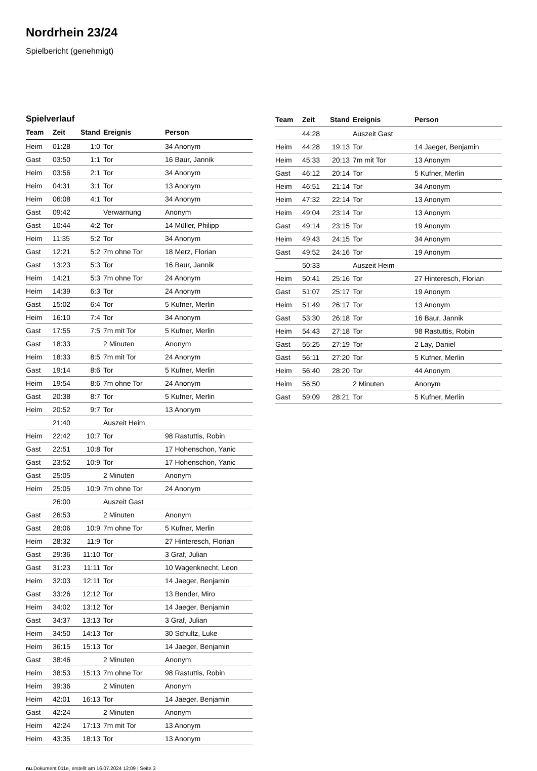Nordrhein 23/24
Spielbericht (genehmigt)
Spielverlauf
| Team | Zeit | Stand | Ereignis | Person |
| --- | --- | --- | --- | --- |
| Heim | 01:28 | 1:0 | Tor | 34 Anonym |
| Gast | 03:50 | 1:1 | Tor | 16 Baur, Jannik |
| Heim | 03:56 | 2:1 | Tor | 34 Anonym |
| Heim | 04:31 | 3:1 | Tor | 13 Anonym |
| Heim | 06:08 | 4:1 | Tor | 34 Anonym |
| Gast | 09:42 | | Verwarnung | Anonym |
| Gast | 10:44 | 4:2 | Tor | 14 Müller, Philipp |
| Heim | 11:35 | 5:2 | Tor | 34 Anonym |
| Gast | 12:21 | 5:2 | 7m ohne Tor | 18 Merz, Florian |
| Gast | 13:23 | 5:3 | Tor | 16 Baur, Jannik |
| Heim | 14:21 | 5:3 | 7m ohne Tor | 24 Anonym |
| Heim | 14:39 | 6:3 | Tor | 24 Anonym |
| Gast | 15:02 | 6:4 | Tor | 5 Kufner, Merlin |
| Heim | 16:10 | 7:4 | Tor | 34 Anonym |
| Gast | 17:55 | 7:5 | 7m mit Tor | 5 Kufner, Merlin |
| Gast | 18:33 | | 2 Minuten | Anonym |
| Heim | 18:33 | 8:5 | 7m mit Tor | 24 Anonym |
| Gast | 19:14 | 8:6 | Tor | 5 Kufner, Merlin |
| Heim | 19:54 | 8:6 | 7m ohne Tor | 24 Anonym |
| Gast | 20:38 | 8:7 | Tor | 5 Kufner, Merlin |
| Heim | 20:52 | 9:7 | Tor | 13 Anonym |
| | 21:40 | | Auszeit Heim | |
| Heim | 22:42 | 10:7 | Tor | 98 Rastuttis, Robin |
| Gast | 22:51 | 10:8 | Tor | 17 Hohenschon, Yanic |
| Gast | 23:52 | 10:9 | Tor | 17 Hohenschon, Yanic |
| Gast | 25:05 | | 2 Minuten | Anonym |
| Heim | 25:05 | 10:9 | 7m ohne Tor | 24 Anonym |
| | 26:00 | | Auszeit Gast | |
| Gast | 26:53 | | 2 Minuten | Anonym |
| Gast | 28:06 | 10:9 | 7m ohne Tor | 5 Kufner, Merlin |
| Heim | 28:32 | 11:9 | Tor | 27 Hinteresch, Florian |
| Gast | 29:36 | 11:10 | Tor | 3 Graf, Julian |
| Gast | 31:23 | 11:11 | Tor | 10 Wagenknecht, Leon |
| Heim | 32:03 | 12:11 | Tor | 14 Jaeger, Benjamin |
| Gast | 33:26 | 12:12 | Tor | 13 Bender, Miro |
| Heim | 34:02 | 13:12 | Tor | 14 Jaeger, Benjamin |
| Gast | 34:37 | 13:13 | Tor | 3 Graf, Julian |
| Heim | 34:50 | 14:13 | Tor | 30 Schultz, Luke |
| Heim | 36:15 | 15:13 | Tor | 14 Jaeger, Benjamin |
| Gast | 38:46 | | 2 Minuten | Anonym |
| Heim | 38:53 | 15:13 | 7m ohne Tor | 98 Rastuttis, Robin |
| Heim | 39:36 | | 2 Minuten | Anonym |
| Heim | 42:01 | 16:13 | Tor | 14 Jaeger, Benjamin |
| Gast | 42:24 | | 2 Minuten | Anonym |
| Heim | 42:24 | 17:13 | 7m mit Tor | 13 Anonym |
| Heim | 43:35 | 18:13 | Tor | 13 Anonym |
| Team | Zeit | Stand | Ereignis | Person |
| --- | --- | --- | --- | --- |
| | 44:28 | | Auszeit Gast | |
| Heim | 44:28 | 19:13 | Tor | 14 Jaeger, Benjamin |
| Heim | 45:33 | 20:13 | 7m mit Tor | 13 Anonym |
| Gast | 46:12 | 20:14 | Tor | 5 Kufner, Merlin |
| Heim | 46:51 | 21:14 | Tor | 34 Anonym |
| Heim | 47:32 | 22:14 | Tor | 13 Anonym |
| Heim | 49:04 | 23:14 | Tor | 13 Anonym |
| Gast | 49:14 | 23:15 | Tor | 19 Anonym |
| Heim | 49:43 | 24:15 | Tor | 34 Anonym |
| Gast | 49:52 | 24:16 | Tor | 19 Anonym |
| | 50:33 | | Auszeit Heim | |
| Heim | 50:41 | 25:16 | Tor | 27 Hinteresch, Florian |
| Gast | 51:07 | 25:17 | Tor | 19 Anonym |
| Heim | 51:49 | 26:17 | Tor | 13 Anonym |
| Gast | 53:30 | 26:18 | Tor | 16 Baur, Jannik |
| Heim | 54:43 | 27:18 | Tor | 98 Rastuttis, Robin |
| Gast | 55:25 | 27:19 | Tor | 2 Lay, Daniel |
| Gast | 56:11 | 27:20 | Tor | 5 Kufner, Merlin |
| Heim | 56:40 | 28:20 | Tor | 44 Anonym |
| Heim | 56:50 | | 2 Minuten | Anonym |
| Gast | 59:09 | 28:21 | Tor | 5 Kufner, Merlin |
nu.Dokument 011e, erstellt am 16.07.2024 12:09 | Seite 3